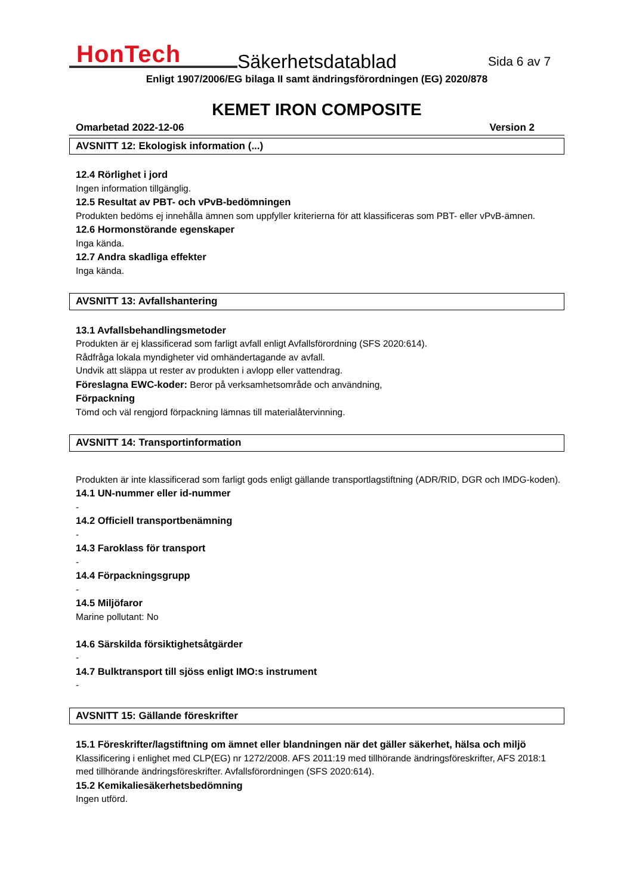HonTech
Säkerhetsdatablad
Sida 6 av 7
Enligt 1907/2006/EG bilaga II samt ändringsförordningen (EG) 2020/878
KEMET IRON COMPOSITE
Omarbetad 2022-12-06 Version 2
AVSNITT 12: Ekologisk information (...)
12.4 Rörlighet i jord
Ingen information tillgänglig.
12.5 Resultat av PBT- och vPvB-bedömningen
Produkten bedöms ej innehålla ämnen som uppfyller kriterierna för att klassificeras som PBT- eller vPvB-ämnen.
12.6 Hormonstörande egenskaper
Inga kända.
12.7 Andra skadliga effekter
Inga kända.
AVSNITT 13: Avfallshantering
13.1 Avfallsbehandlingsmetoder
Produkten är ej klassificerad som farligt avfall enligt Avfallsförordning (SFS 2020:614).
Rådfråga lokala myndigheter vid omhändertagande av avfall.
Undvik att släppa ut rester av produkten i avlopp eller vattendrag.
Föreslagna EWC-koder: Beror på verksamhetsområde och användning,
Förpackning
Tömd och väl rengjord förpackning lämnas till materialåtervinning.
AVSNITT 14: Transportinformation
Produkten är inte klassificerad som farligt gods enligt gällande transportlagstiftning (ADR/RID, DGR och IMDG-koden).
14.1 UN-nummer eller id-nummer
-
14.2 Officiell transportbenämning
-
14.3 Faroklass för transport
-
14.4 Förpackningsgrupp
-
14.5 Miljöfaror
Marine pollutant: No
14.6 Särskilda försiktighetsåtgärder
-
14.7 Bulktransport till sjöss enligt IMO:s instrument
-
AVSNITT 15: Gällande föreskrifter
15.1 Föreskrifter/lagstiftning om ämnet eller blandningen när det gäller säkerhet, hälsa och miljö
Klassificering i enlighet med CLP(EG) nr 1272/2008. AFS 2011:19 med tillhörande ändringsföreskrifter, AFS 2018:1 med tillhörande ändringsföreskrifter. Avfallsförordningen (SFS 2020:614).
15.2 Kemikaliesäkerhetsbedömning
Ingen utförd.